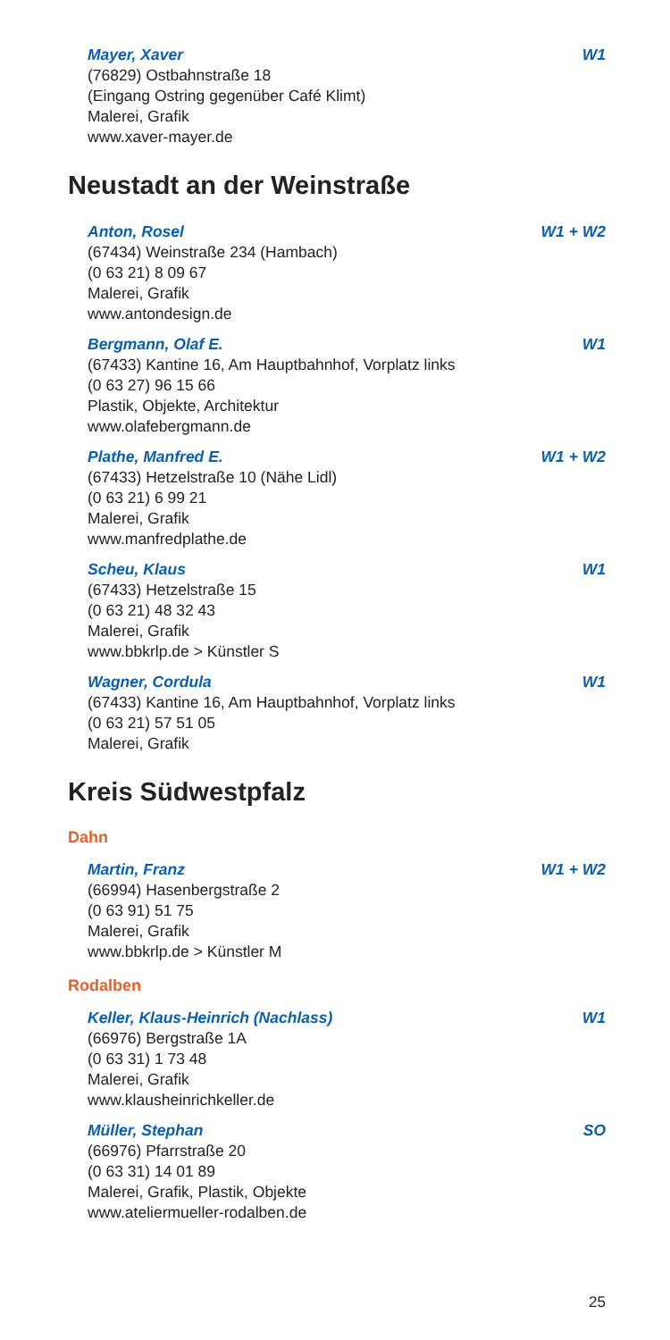Mayer, Xaver W1
(76829) Ostbahnstraße 18
(Eingang Ostring gegenüber Café Klimt)
Malerei, Grafik
www.xaver-mayer.de
Neustadt an der Weinstraße
Anton, Rosel W1 + W2
(67434) Weinstraße 234 (Hambach)
(0 63 21) 8 09 67
Malerei, Grafik
www.antondesign.de
Bergmann, Olaf E. W1
(67433) Kantine 16, Am Hauptbahnhof, Vorplatz links
(0 63 27) 96 15 66
Plastik, Objekte, Architektur
www.olafebergmann.de
Plathe, Manfred E. W1 + W2
(67433) Hetzelstraße 10 (Nähe Lidl)
(0 63 21) 6 99 21
Malerei, Grafik
www.manfredplathe.de
Scheu, Klaus W1
(67433) Hetzelstraße 15
(0 63 21) 48 32 43
Malerei, Grafik
www.bbkrlp.de > Künstler S
Wagner, Cordula W1
(67433) Kantine 16, Am Hauptbahnhof, Vorplatz links
(0 63 21) 57 51 05
Malerei, Grafik
Kreis Südwestpfalz
Dahn
Martin, Franz W1 + W2
(66994) Hasenbergstraße 2
(0 63 91) 51 75
Malerei, Grafik
www.bbkrlp.de > Künstler M
Rodalben
Keller, Klaus-Heinrich (Nachlass) W1
(66976) Bergstraße 1A
(0 63 31) 1 73 48
Malerei, Grafik
www.klausheinrichkeller.de
Müller, Stephan SO
(66976) Pfarrstraße 20
(0 63 31) 14 01 89
Malerei, Grafik, Plastik, Objekte
www.ateliermueller-rodalben.de
25